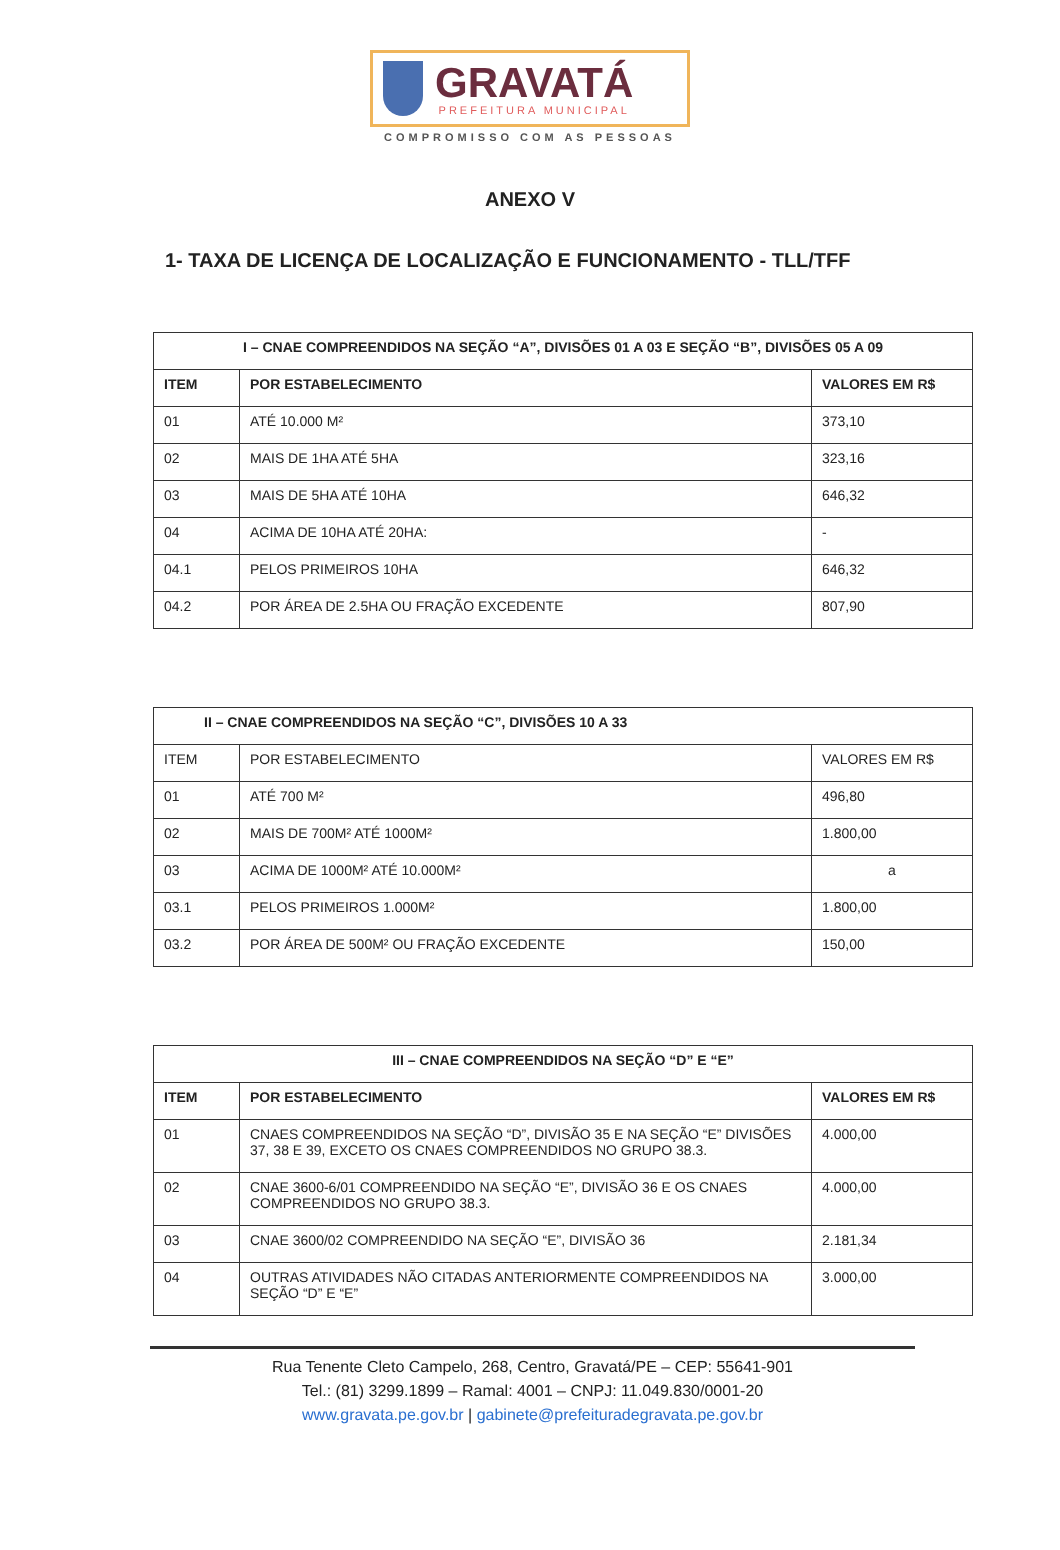GRAVATÁ
PREFEITURA MUNICIPAL
COMPROMISSO COM AS PESSOAS
ANEXO V
1- TAXA DE LICENÇA DE LOCALIZAÇÃO E FUNCIONAMENTO - TLL/TFF
| I – CNAE COMPREENDIDOS NA SEÇÃO “A”, DIVISÕES 01 A 03 E SEÇÃO “B”, DIVISÕES 05 A 09 | | |
| --- | --- | --- |
| ITEM | POR ESTABELECIMENTO | VALORES EM R$ |
| 01 | ATÉ 10.000 M² | 373,10 |
| 02 | MAIS DE 1HA ATÉ 5HA | 323,16 |
| 03 | MAIS DE 5HA ATÉ 10HA | 646,32 |
| 04 | ACIMA DE 10HA ATÉ 20HA: | - |
| 04.1 | PELOS PRIMEIROS 10HA | 646,32 |
| 04.2 | POR ÁREA DE 2.5HA OU FRAÇÃO EXCEDENTE | 807,90 |
| II – CNAE COMPREENDIDOS NA SEÇÃO “C”, DIVISÕES 10 A 33 | | |
| --- | --- | --- |
| ITEM | POR ESTABELECIMENTO | VALORES EM R$ |
| 01 | ATÉ 700 M² | 496,80 |
| 02 | MAIS DE 700M² ATÉ 1000M² | 1.800,00 |
| 03 | ACIMA DE 1000M² ATÉ 10.000M² | a |
| 03.1 | PELOS PRIMEIROS 1.000M² | 1.800,00 |
| 03.2 | POR ÁREA DE 500M² OU FRAÇÃO EXCEDENTE | 150,00 |
| III – CNAE COMPREENDIDOS NA SEÇÃO “D” E “E” | | |
| --- | --- | --- |
| ITEM | POR ESTABELECIMENTO | VALORES EM R$ |
| 01 | CNAES COMPREENDIDOS NA SEÇÃO “D”, DIVISÃO 35 E NA SEÇÃO “E” DIVISÕES 37, 38 E 39, EXCETO OS CNAES COMPREENDIDOS NO GRUPO 38.3. | 4.000,00 |
| 02 | CNAE 3600-6/01 COMPREENDIDO NA SEÇÃO “E”, DIVISÃO 36 E OS CNAES COMPREENDIDOS NO GRUPO 38.3. | 4.000,00 |
| 03 | CNAE 3600/02 COMPREENDIDO NA SEÇÃO “E”, DIVISÃO 36 | 2.181,34 |
| 04 | OUTRAS ATIVIDADES NÃO CITADAS ANTERIORMENTE COMPREENDIDOS NA SEÇÃO “D” E “E” | 3.000,00 |
Rua Tenente Cleto Campelo, 268, Centro, Gravatá/PE – CEP: 55641-901
Tel.: (81) 3299.1899 – Ramal: 4001 – CNPJ: 11.049.830/0001-20
www.gravata.pe.gov.br | gabinete@prefeituradegravata.pe.gov.br